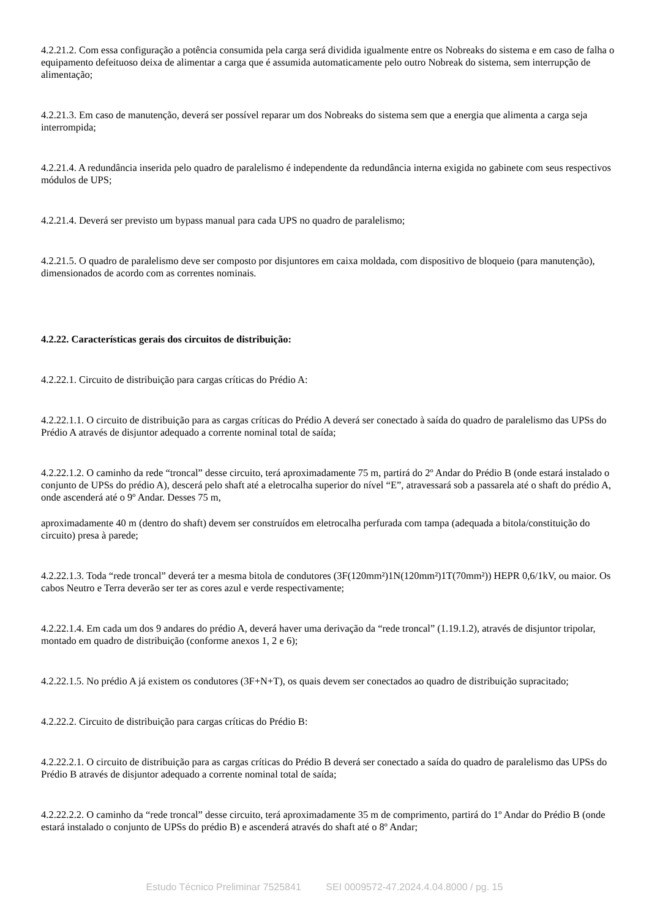4.2.21.2. Com essa configuração a potência consumida pela carga será dividida igualmente entre os Nobreaks do sistema e em caso de falha o equipamento defeituoso deixa de alimentar a carga que é assumida automaticamente pelo outro Nobreak do sistema, sem interrupção de alimentação;
4.2.21.3. Em caso de manutenção, deverá ser possível reparar um dos Nobreaks do sistema sem que a energia que alimenta a carga seja interrompida;
4.2.21.4. A redundância inserida pelo quadro de paralelismo é independente da redundância interna exigida no gabinete com seus respectivos módulos de UPS;
4.2.21.4. Deverá ser previsto um bypass manual para cada UPS no quadro de paralelismo;
4.2.21.5. O quadro de paralelismo deve ser composto por disjuntores em caixa moldada, com dispositivo de bloqueio (para manutenção), dimensionados de acordo com as correntes nominais.
4.2.22. Características gerais dos circuitos de distribuição:
4.2.22.1. Circuito de distribuição para cargas críticas do Prédio A:
4.2.22.1.1. O circuito de distribuição para as cargas críticas do Prédio A deverá ser conectado à saída do quadro de paralelismo das UPSs do Prédio A através de disjuntor adequado a corrente nominal total de saída;
4.2.22.1.2. O caminho da rede “troncal” desse circuito, terá aproximadamente 75 m, partirá do 2º Andar do Prédio B (onde estará instalado o conjunto de UPSs do prédio A), descerá pelo shaft até a eletrocalha superior do nível “E”, atravessará sob a passarela até o shaft do prédio A, onde ascenderá até o 9º Andar. Desses 75 m,
aproximadamente 40 m (dentro do shaft) devem ser construídos em eletrocalha perfurada com tampa (adequada a bitola/constituição do circuito) presa à parede;
4.2.22.1.3. Toda “rede troncal” deverá ter a mesma bitola de condutores (3F(120mm²)1N(120mm²)1T(70mm²)) HEPR 0,6/1kV, ou maior. Os cabos Neutro e Terra deverão ser ter as cores azul e verde respectivamente;
4.2.22.1.4. Em cada um dos 9 andares do prédio A, deverá haver uma derivação da “rede troncal” (1.19.1.2), através de disjuntor tripolar, montado em quadro de distribuição (conforme anexos 1, 2 e 6);
4.2.22.1.5. No prédio A já existem os condutores (3F+N+T), os quais devem ser conectados ao quadro de distribuição supracitado;
4.2.22.2. Circuito de distribuição para cargas críticas do Prédio B:
4.2.22.2.1. O circuito de distribuição para as cargas críticas do Prédio B deverá ser conectado a saída do quadro de paralelismo das UPSs do Prédio B através de disjuntor adequado a corrente nominal total de saída;
4.2.22.2.2. O caminho da “rede troncal” desse circuito, terá aproximadamente 35 m de comprimento, partirá do 1º Andar do Prédio B (onde estará instalado o conjunto de UPSs do prédio B) e ascenderá através do shaft até o 8º Andar;
Estudo Técnico Preliminar 7525841 SEI 0009572-47.2024.4.04.8000 / pg. 15